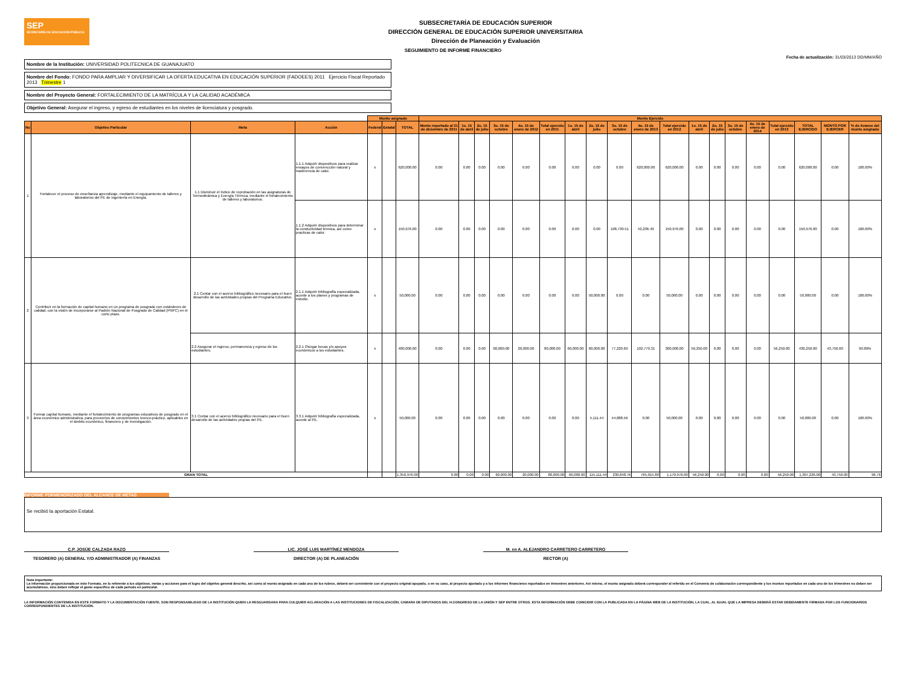SEP
SECRETARÍA DE EDUCACIÓN PÚBLICA
SUBSECRETARÍA DE EDUCACIÓN SUPERIOR
DIRECCIÓN GENERAL DE EDUCACIÓN SUPERIOR UNIVERSITARIA
Dirección de Planeación y Evaluación
SEGUIMIENTO DE INFORME FINANCIERO
Fecha de actualización: 31/03/2013 DD/MM/AÑO
Nombre de la Institución: UNIVERSIDAD POLITECNICA DE GUANAJUATO
Nombre del Fondo: FONDO PARA AMPLIAR Y DIVERSIFICAR LA OFERTA EDUCATIVA EN EDUCACIÓN SUPERIOR (FADOEES) 2011 Ejercicio Fiscal Reportado 2013 Trimestre 1
Nombre del Proyecto General: FORTALECIMIENTO DE LA MATRÍCULA Y LA CALIDAD ACADÉMICA
Objetivo General: Asegurar el ingreso, y egreso de estudiantes en los niveles de licenciatura y posgrado.
| | | | | Monto asignado | | | Monto Ejercido | | | | | | | | | | | | | | | | | | |
| --- | --- | --- | --- | --- | --- | --- | --- | --- | --- | --- | --- | --- | --- | --- | --- | --- | --- | --- | --- | --- | --- | --- | --- | --- | --- |
| No | Objetivo Particular | Meta | Acción | Federal | Estatal | TOTAL | Monto reportado al 31 de diciembre de 2011 | 1o. 15 de abril | 2o. 15 de julio | 3o. 15 de octubre | 4o. 15 de enero de 2012 | Total ejercido en 2011 | 1o. 15 de abril | 2o. 15 de julio | 3o. 15 de octubre | 4o. 15 de enero de 2013 | Total ejercido en 2012 | 1o. 15 de abril | 2o. 15 de julio | 3o. 15 de octubre | 4o. 15 de enero de 2014 | Total ejercido en 2013 | TOTAL EJERCIDO | MONTO POR EJERCER | % de Avance del monto asignado |
| 1 | Fortalecer el proceso de enseñanza aprendizaje, mediante el equipamiento de talleres y laboratorios del PE de ingeniería en Energía. | 1.1 Disminuir el índice de reprobación en las asignaturas de Termodinámica y Energía Térmica, mediante el fortalecimiento de talleres y laboratorios. | 1.1.1 Adquirir dispositivos para realizar ensayos de convencción natural y trasferencia de calor. | x | | 620,000.00 | 0.00 | 0.00 | 0.00 | 0.00 | 0.00 | 0.00 | 0.00 | 0.00 | 0.00 | 620,000.00 | 620,000.00 | 0.00 | 0.00 | 0.00 | 0.00 | 0.00 | 620,000.00 | 0.00 | 100.00% |
| | | | 1.1.2 Adquirir dispositivos para determinar la conductividad térmica, así como practicas de calor. | x | | 150,976.00 | 0.00 | 0.00 | 0.00 | 0.00 | 0.00 | 0.00 | 0.00 | 0.00 | 108,739.51 | 42,236.49 | 150,976.00 | 0.00 | 0.00 | 0.00 | 0.00 | 0.00 | 150,976.00 | 0.00 | 100.00% |
| 2 | Contribuir en la formación de capital humano en un programa de posgrado con estánderes de calidad, con la visión de incorporarse al Padrón Nacional de Posgrado de Calidad (PNPC) en el corto plazo. | 2.1 Contar con el acervo bibliográfico necesario para el buen desarrollo de las actividades propias del Programa Educativo. | 2.1.1 Adquirir bibliografía especializada, acorde a los planes y programas de estudio. | x | | 50,000.00 | 0.00 | 0.00 | 0.00 | 0.00 | 0.00 | 0.00 | 0.00 | 50,000.00 | 0.00 | 0.00 | 50,000.00 | 0.00 | 0.00 | 0.00 | 0.00 | 0.00 | 50,000.00 | 0.00 | 100.00% |
| | | 2.2 Asegurar el ingreso, permanencia y egreso de los estudiantes. | 2.2.1 Otorgar becas y/o apoyos económicos a los estudiantes. | x | | 480,000.00 | 0.00 | 0.00 | 0.00 | 60,000.00 | 20,000.00 | 80,000.00 | 60,000.00 | 60,000.00 | 77,220.69 | 102,779.31 | 300,000.00 | 56,250.00 | 0.00 | 0.00 | 0.00 | 56,250.00 | 436,250.00 | 43,750.00 | 90.89% |
| 3 | Formar capital humano, mediante el fortalecimiento de programas educativos de posgrado en el área económico administrativa, para proveerlos de conocimientos teorico-práctico, aplicables en el ámbito económico, financiero y de investigación. | 3.1 Contar con el acervo bibliográfico necesario para el buen desarrollo de las actividades propias del PE. | 3.3.1 Adquirir bibliografía especializada, acorde al PE. | x | | 50,000.00 | 0.00 | 0.00 | 0.00 | 0.00 | 0.00 | 0.00 | 0.00 | 5,111.44 | 44,888.56 | 0.00 | 50,000.00 | 0.00 | 0.00 | 0.00 | 0.00 | 0.00 | 50,000.00 | 0.00 | 100.00% |
| GRAN TOTAL | | | | | | 1,350,976.00 | 0.00 | 0.00 | 0.00 | 60,000.00 | 20,000.00 | 80,000.00 | 60,000.00 | 115,111.44 | 230,848.76 | 765,015.80 | 1,170,976.00 | 56,250.00 | 0.00 | 0.00 | 0.00 | 56,250.00 | 1,307,226.00 | 43,750.00 | 96.76 |
INFORME PORMENORIZADO DEL ALCANCE DE METAS
Se recibió la aportación Estatal.
C.P. JOSÚE CALZADA RAZO
TESORERO (A) GENERAL Y/O ADMINISTRADOR (A) FINANZAS
LIC. JOSÉ LUIS MARTÍNEZ MENDOZA
DIRECTOR (A) DE PLANEACIÓN
M. en A. ALEJANDRO CARRETERO CARRETERO
RECTOR (A)
Nota importante:
La información proporcionada en éste Formato, en lo referente a los objetivos, metas y acciones para el logro del objetivo general descrito, así como al monto asignado en cada uno de los rubros, deberá ser consistente con el proyecto original apoyado, o en su caso, al proyecto ajustado y a los informes financieros reportados en trimestres anteriores. Así mismo, el monto asignado deberá corresponder al referido en el Convenio de colaboración correspondiente y los montos reportados en cada uno de los trimestres no deben ser acumulativos, sino deben reflejar el gasto específico de cada periodo en particular.
LA INFORMACIÓN CONTENIDA EN ESTE FORMATO Y LA DOCUMENTACIÓN FUENTE, SON RESPONSABILIDAD DE LA INSTITUCIÓN QUIEN LA RESGUARDARA PARA CULQUIER ACLARACIÓN A LAS INSTITUCIONES DE FISCALIZACIÓN, CAMARA DE DIPUTADOS DEL H.CONGRESO DE LA UNIÓN Y SEP ENTRE OTROS. ESTA INFORMACIÓN DEBE COINCIDIR CON LA PUBLICADA EN LA PÁGINA WEB DE LA INSTITUCIÓN, LA CUAL, AL IGUAL QUE LA IMPRESA DEBERÁ ESTAR DEBIDAMENTE FIRMADA POR LOS FUNCIONARIOS CORRESPONDIENTES DE LA INSTITUCIÓN.